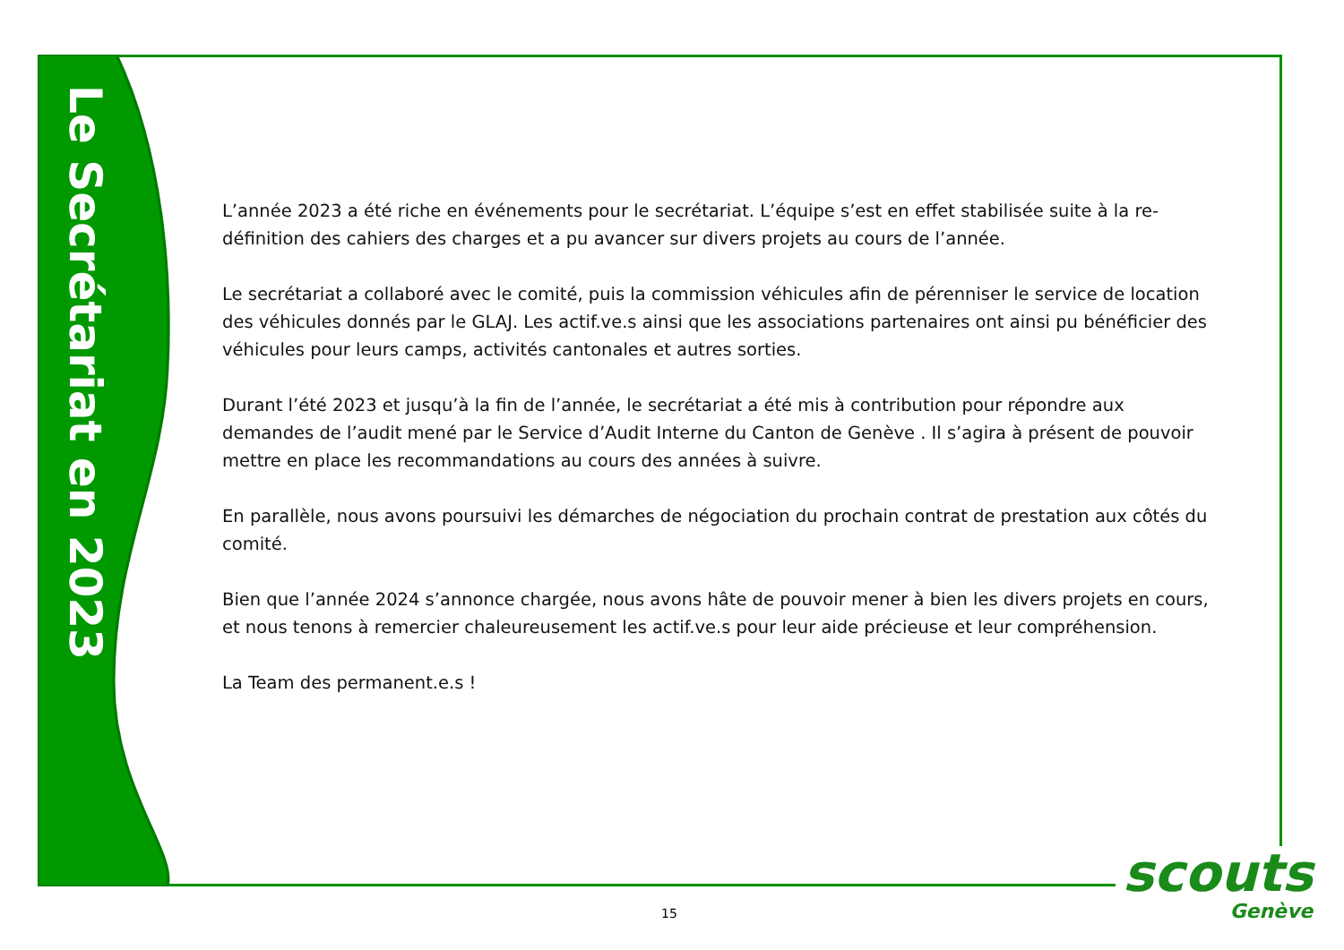Le Secrétariat en 2023
L’année 2023 a été riche en événements pour le secrétariat. L’équipe s’est en effet stabilisée suite à la re-définition des cahiers des charges et a pu avancer sur divers projets au cours de l’année.
Le secrétariat a collaboré avec le comité, puis la commission véhicules afin de pérenniser le service de location des véhicules donnés par le GLAJ. Les actif.ve.s ainsi que les associations partenaires ont ainsi pu bénéficier des véhicules pour leurs camps, activités cantonales et autres sorties.
Durant l’été 2023 et jusqu’à la fin de l’année, le secrétariat a été mis à contribution pour répondre aux demandes de l’audit mené par le Service d’Audit Interne du Canton de Genève . Il s’agira à présent de pouvoir mettre en place les recommandations au cours des années à suivre.
En parallèle, nous avons poursuivi les démarches de négociation du prochain contrat de prestation aux côtés du comité.
Bien que l’année 2024 s’annonce chargée, nous avons hâte de pouvoir mener à bien les divers projets en cours, et nous tenons à remercier chaleureusement les actif.ve.s pour leur aide précieuse et leur compréhension.
La Team des permanent.e.s !
15
scouts
Genève